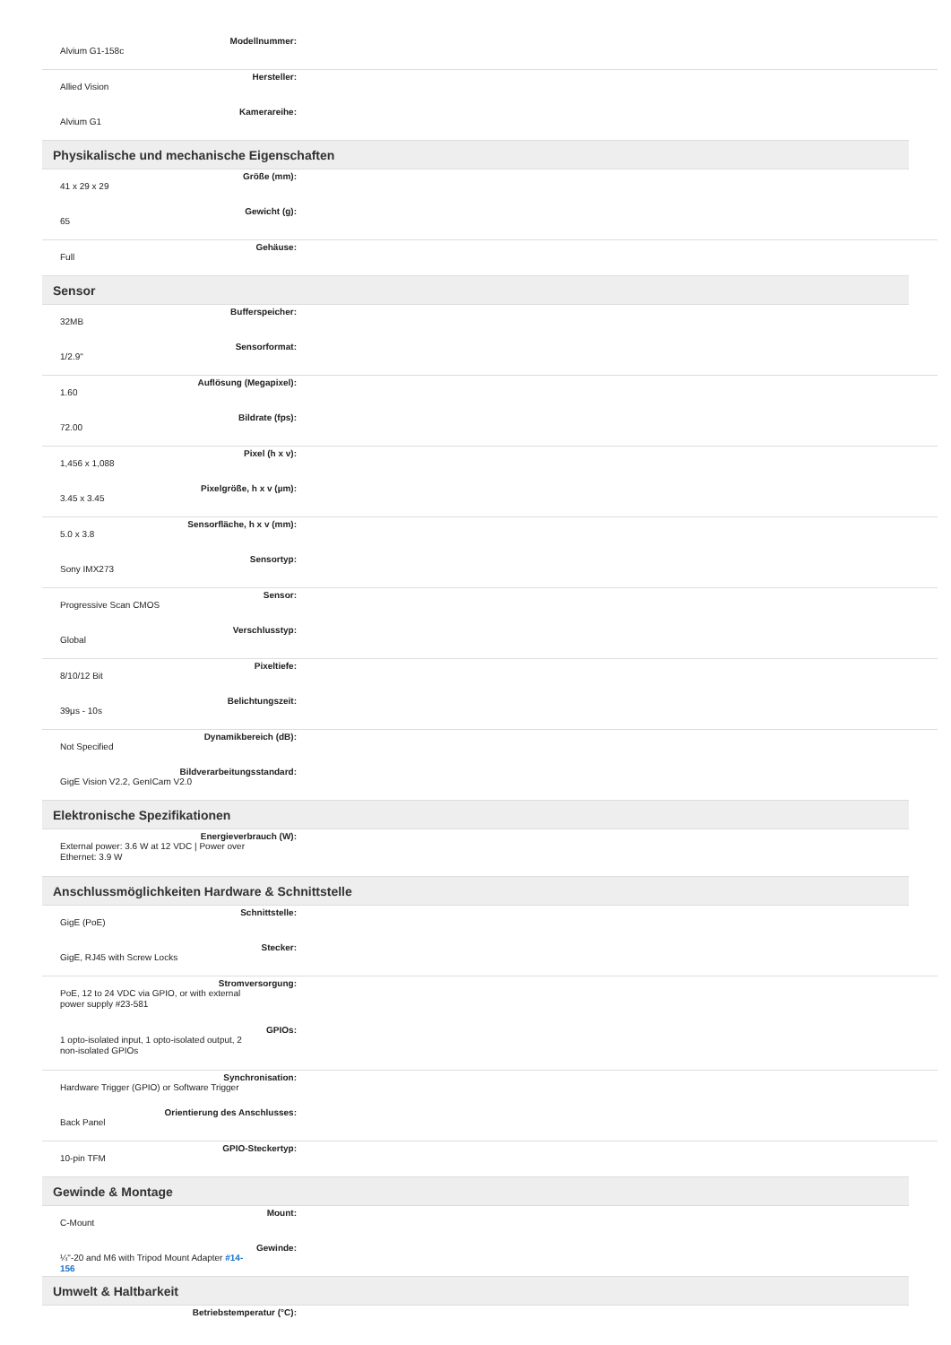Modellnummer:
Alvium G1-158c
Hersteller:
Allied Vision
Kamerareihe:
Alvium G1
Physikalische und mechanische Eigenschaften
Größe (mm):
41 x 29 x 29
Gewicht (g):
65
Gehäuse:
Full
Sensor
Bufferspeicher:
32MB
Sensorformat:
1/2.9"
Auflösung (Megapixel):
1.60
Bildrate (fps):
72.00
Pixel (h x v):
1,456 x 1,088
Pixelgröße, h x v (µm):
3.45 x 3.45
Sensorfläche, h x v (mm):
5.0 x 3.8
Sensortyp:
Sony IMX273
Sensor:
Progressive Scan CMOS
Verschlusstyp:
Global
Pixeltiefe:
8/10/12 Bit
Belichtungszeit:
39µs - 10s
Dynamikbereich (dB):
Not Specified
Bildverarbeitungsstandard:
GigE Vision V2.2, GenICam V2.0
Elektronische Spezifikationen
Energieverbrauch (W):
External power: 3.6 W at 12 VDC | Power over Ethernet: 3.9 W
Anschlussmöglichkeiten Hardware & Schnittstelle
Schnittstelle:
GigE (PoE)
Stecker:
GigE, RJ45 with Screw Locks
Stromversorgung:
PoE, 12 to 24 VDC via GPIO, or with external power supply #23-581
GPIOs:
1 opto-isolated input, 1 opto-isolated output, 2 non-isolated GPIOs
Synchronisation:
Hardware Trigger (GPIO) or Software Trigger
Orientierung des Anschlusses:
Back Panel
GPIO-Steckertyp:
10-pin TFM
Gewinde & Montage
Mount:
C-Mount
Gewinde:
¼"-20 and M6 with Tripod Mount Adapter #14-156
Umwelt & Haltbarkeit
Betriebstemperatur (°C):